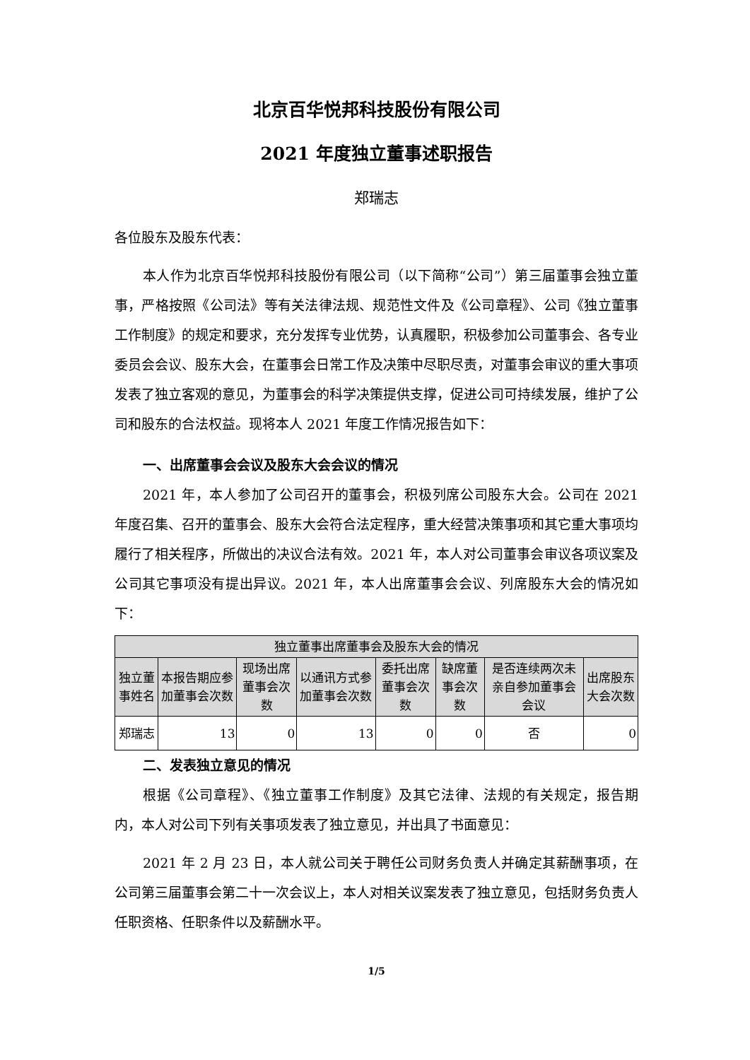北京百华悦邦科技股份有限公司
2021 年度独立董事述职报告
郑瑞志
各位股东及股东代表：
本人作为北京百华悦邦科技股份有限公司（以下简称“公司”）第三届董事会独立董事，严格按照《公司法》等有关法律法规、规范性文件及《公司章程》、公司《独立董事工作制度》的规定和要求，充分发挥专业优势，认真履职，积极参加公司董事会、各专业委员会会议、股东大会，在董事会日常工作及决策中尽职尽责，对董事会审议的重大事项发表了独立客观的意见，为董事会的科学决策提供支撑，促进公司可持续发展，维护了公司和股东的合法权益。现将本人 2021 年度工作情况报告如下：
一、出席董事会会议及股东大会会议的情况
2021 年，本人参加了公司召开的董事会，积极列席公司股东大会。公司在 2021 年度召集、召开的董事会、股东大会符合法定程序，重大经营决策事项和其它重大事项均履行了相关程序，所做出的决议合法有效。2021 年，本人对公司董事会审议各项议案及公司其它事项没有提出异议。2021 年，本人出席董事会会议、列席股东大会的情况如下：
| 独立董事出席董事会及股东大会的情况 | | | | | | | |
| --- | --- | --- | --- | --- | --- | --- | --- |
| 独立董事姓名 | 本报告期应参加董事会次数 | 现场出席董事会次数 | 以通讯方式参加董事会次数 | 委托出席董事会次数 | 缺席董事会次数 | 是否连续两次未亲自参加董事会会议 | 出席股东大会次数 |
| 郑瑞志 | 13 | 0 | 13 | 0 | 0 | 否 | 0 |
二、发表独立意见的情况
根据《公司章程》、《独立董事工作制度》及其它法律、法规的有关规定，报告期内，本人对公司下列有关事项发表了独立意见，并出具了书面意见：
2021 年 2 月 23 日，本人就公司关于聘任公司财务负责人并确定其薪酬事项，在公司第三届董事会第二十一次会议上，本人对相关议案发表了独立意见，包括财务负责人任职资格、任职条件以及薪酬水平。
1/5